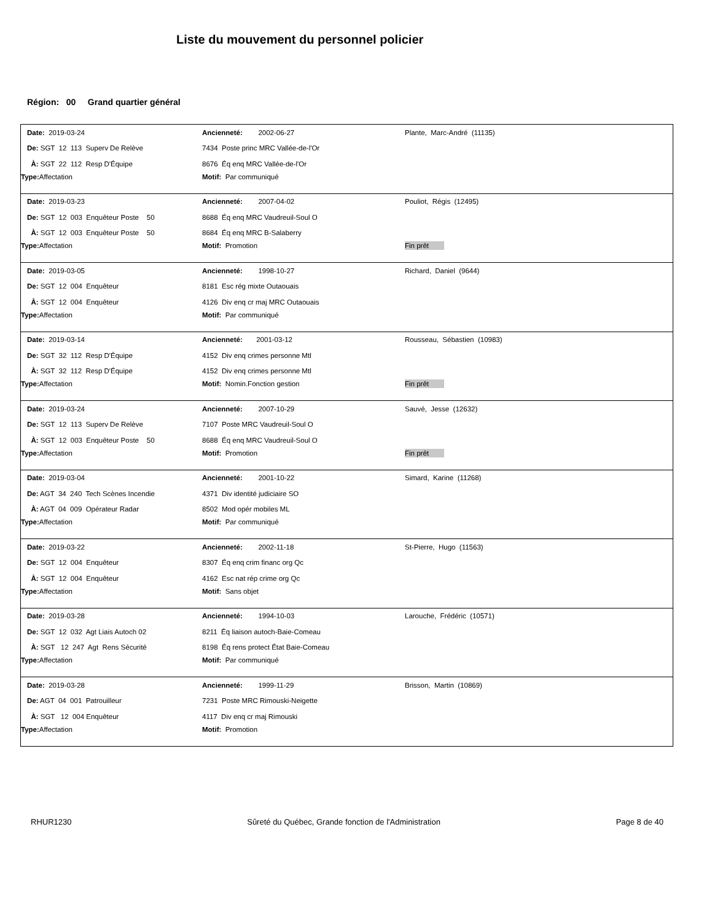Liste du mouvement du personnel policier
Région: 00 Grand quartier général
| Date: 2019-03-24 | Ancienneté: 2002-06-27 | Plante, Marc-André (11135) |
| De: SGT 12 113 Superv De Relève | 7434 Poste princ MRC Vallée-de-l'Or | |
| À: SGT 22 112 Resp D'Équipe | 8676 Éq enq MRC Vallée-de-l'Or | |
| Type: Affectation | Motif: Par communiqué | |
| Date: 2019-03-23 | Ancienneté: 2007-04-02 | Pouliot, Régis (12495) |
| De: SGT 12 003 Enquêteur Poste 50 | 8688 Éq enq MRC Vaudreuil-Soul O | |
| À: SGT 12 003 Enquêteur Poste 50 | 8684 Éq enq MRC B-Salaberry | |
| Type: Affectation | Motif: Promotion | Fin prêt |
| Date: 2019-03-05 | Ancienneté: 1998-10-27 | Richard, Daniel (9644) |
| De: SGT 12 004 Enquêteur | 8181 Esc rég mixte Outaouais | |
| À: SGT 12 004 Enquêteur | 4126 Div enq cr maj MRC Outaouais | |
| Type: Affectation | Motif: Par communiqué | |
| Date: 2019-03-14 | Ancienneté: 2001-03-12 | Rousseau, Sébastien (10983) |
| De: SGT 32 112 Resp D'Équipe | 4152 Div enq crimes personne Mtl | |
| À: SGT 32 112 Resp D'Équipe | 4152 Div enq crimes personne Mtl | |
| Type: Affectation | Motif: Nomin.Fonction gestion | Fin prêt |
| Date: 2019-03-24 | Ancienneté: 2007-10-29 | Sauvé, Jesse (12632) |
| De: SGT 12 113 Superv De Relève | 7107 Poste MRC Vaudreuil-Soul O | |
| À: SGT 12 003 Enquêteur Poste 50 | 8688 Éq enq MRC Vaudreuil-Soul O | |
| Type: Affectation | Motif: Promotion | Fin prêt |
| Date: 2019-03-04 | Ancienneté: 2001-10-22 | Simard, Karine (11268) |
| De: AGT 34 240 Tech Scènes Incendie | 4371 Div identité judiciaire SO | |
| À: AGT 04 009 Opérateur Radar | 8502 Mod opér mobiles ML | |
| Type: Affectation | Motif: Par communiqué | |
| Date: 2019-03-22 | Ancienneté: 2002-11-18 | St-Pierre, Hugo (11563) |
| De: SGT 12 004 Enquêteur | 8307 Éq enq crim financ org Qc | |
| À: SGT 12 004 Enquêteur | 4162 Esc nat rép crime org Qc | |
| Type: Affectation | Motif: Sans objet | |
| Date: 2019-03-28 | Ancienneté: 1994-10-03 | Larouche, Frédéric (10571) |
| De: SGT 12 032 Agt Liais Autoch 02 | 8211 Éq liaison autoch-Baie-Comeau | |
| À: SGT 12 247 Agt Rens Sécurité | 8198 Éq rens protect État Baie-Comeau | |
| Type: Affectation | Motif: Par communiqué | |
| Date: 2019-03-28 | Ancienneté: 1999-11-29 | Brisson, Martin (10869) |
| De: AGT 04 001 Patrouilleur | 7231 Poste MRC Rimouski-Neigette | |
| À: SGT 12 004 Enquêteur | 4117 Div enq cr maj Rimouski | |
| Type: Affectation | Motif: Promotion | |
RHUR1230 Sûreté du Québec, Grande fonction de l'Administration Page 8 de 40